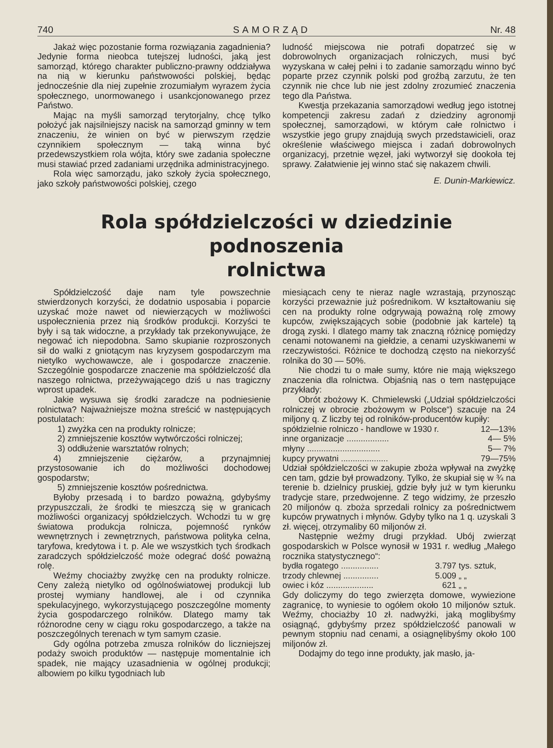740 SAMORZĄD Nr. 48
Jakaż więc pozostanie forma rozwiązania zagadnienia? Jedynie forma nieobca tutejszej ludności, jaką jest samorząd, którego charakter publiczno-prawny oddziaływa na nią w kierunku państwowości polskiej, będąc jednocześnie dla niej zupełnie zrozumiałym wyrazem życia społecznego, unormowanego i usankcjonowanego przez Państwo.
Mając na myśli samorząd terytorjalny, chcę tylko położyć jak najsilniejszy nacisk na samorząd gminny w tem znaczeniu, że winien on być w pierwszym rzędzie czynnikiem społecznym — taką winna być przedewszystkiem rola wójta, który swe zadania społeczne musi stawiać przed zadaniami urzędnika administracyjnego.
Rola więc samorządu, jako szkoły życia społecznego, jako szkoły państwowości polskiej, czego
ludność miejscowa nie potrafi dopatrzeć się w dobrowolnych organizacjach rolniczych, musi być wyzyskana w całej pełni i to zadanie samorządu winno być poparte przez czynnik polski pod groźbą zarzutu, że ten czynnik nie chce lub nie jest zdolny zrozumieć znaczenia tego dla Państwa.
Kwestja przekazania samorządowi według jego istotnej kompetencji zakresu zadań z dziedziny agronomji społecznej, samorządowi, w którym całe rolnictwo i wszystkie jego grupy znajdują swych przedstawicieli, oraz określenie właściwego miejsca i zadań dobrowolnych organizacyj, przetnie węzeł, jaki wytworzył się dookoła tej sprawy. Załatwienie jej winno stać się nakazem chwili.
E. Dunin-Markiewicz.
Rola spółdzielczości w dziedzinie podnoszenia
rolnictwa
Spółdzielczość daje nam tyle powszechnie stwierdzonych korzyści, że dodatnio usposabia i poparcie uzyskać może nawet od niewierzących w możliwości uspołecznienia przez nią środków produkcji. Korzyści te były i są tak widoczne, a przykłady tak przekonywujące, że negować ich niepodobna. Samo skupianie rozproszonych sił do walki z gniotącym nas kryzysem gospodarczym ma nietylko wychowawcze, ale i gospodarcze znaczenie. Szczególnie gospodarcze znaczenie ma spółdzielczość dla naszego rolnictwa, przeżywającego dziś u nas tragiczny wprost upadek.
Jakie wysuwa się środki zaradcze na podniesienie rolnictwa? Najważniejsze można streścić w następujących postulatach:
1) zwyżka cen na produkty rolnicze;
2) zmniejszenie kosztów wytwórczości rolniczej;
3) oddłużenie warsztatów rolnych;
4) zmniejszenie ciężarów, a przynajmniej przystosowanie ich do możliwości dochodowej gospodarstw;
5) zmniejszenie kosztów pośrednictwa.
Byłoby przesadą i to bardzo poważną, gdybyśmy przypuszczali, że środki te mieszczą się w granicach możliwości organizacyj spółdzielczych. Wchodzi tu w grę światowa produkcja rolnicza, pojemność rynków wewnętrznych i zewnętrznych, państwowa polityka celna, taryfowa, kredytowa i t. p. Ale we wszystkich tych środkach zaradczych spółdzielczość może odegrać dość poważną rolę.
Weźmy chociażby zwyżkę cen na produkty rolnicze. Ceny zależą nietylko od ogólnoświatowej produkcji lub prostej wymiany handlowej, ale i od czynnika spekulacyjnego, wykorzystującego poszczególne momenty życia gospodarczego rolników. Dlatego mamy tak różnorodne ceny w ciągu roku gospodarczego, a także na poszczególnych terenach w tym samym czasie.
Gdy ogólna potrzeba zmusza rolników do liczniejszej podaży swoich produktów — następuje momentalnie ich spadek, nie mający uzasadnienia w ogólnej produkcji; albowiem po kilku tygodniach lub
miesiącach ceny te nieraz nagle wzrastają, przynosząc korzyści przeważnie już pośrednikom. W kształtowaniu się cen na produkty rolne odgrywają poważną rolę zmowy kupców, zwiększających sobie (podobnie jak kartele) tą drogą zyski. I dlatego mamy tak znaczną różnicę pomiędzy cenami notowanemi na giełdzie, a cenami uzyskiwanemi w rzeczywistości. Różnice te dochodzą często na niekorzyść rolnika do 30 — 50%.
Nie chodzi tu o małe sumy, które nie mają większego znaczenia dla rolnictwa. Objaśnią nas o tem następujące przykłady:
Obrót zbożowy K. Chmielewski („Udział spółdzielczości rolniczej w obrocie zbożowym w Polsce“) szacuje na 24 miljony q. Z liczby tej od rolników-producentów kupiły:
| spółdzielnie rolniczo - handlowe w 1930 r. | 12—13% |
| inne organizacje .................. | 4— 5% |
| młyny ............................... | 5— 7% |
| kupcy prywatni .................... | 79—75% |
Udział spółdzielczości w zakupie zboża wpływał na zwyżkę cen tam, gdzie był prowadzony. Tylko, że skupiał się w ¾ na terenie b. dzielnicy pruskiej, gdzie były już w tym kierunku tradycje stare, przedwojenne. Z tego widzimy, że przeszło 20 miljonów q. zboża sprzedali rolnicy za pośrednictwem kupców prywatnych i młynów. Gdyby tylko na 1 q. uzyskali 3 zł. więcej, otrzymaliby 60 miljonów zł.
Następnie weźmy drugi przykład. Ubój zwierząt gospodarskich w Polsce wynosił w 1931 r. według „Małego rocznika statystycznego“:
| bydła rogatego ................ | 3.797 | tys. sztuk, |
| trzody chlewnej ............... | 5.009 | „ „ |
| owiec i kóz .................... | 621 | „ „ |
Gdy doliczymy do tego zwierzęta domowe, wywiezione zagranicę, to wyniesie to ogółem około 10 miljonów sztuk. Weźmy, chociażby 10 zł. nadwyżki, jaką moglibyśmy osiągnąć, gdybyśmy przez spółdzielczość panowali w pewnym stopniu nad cenami, a osiągnęlibyśmy około 100 miljonów zł.
Dodajmy do tego inne produkty, jak masło, ja-